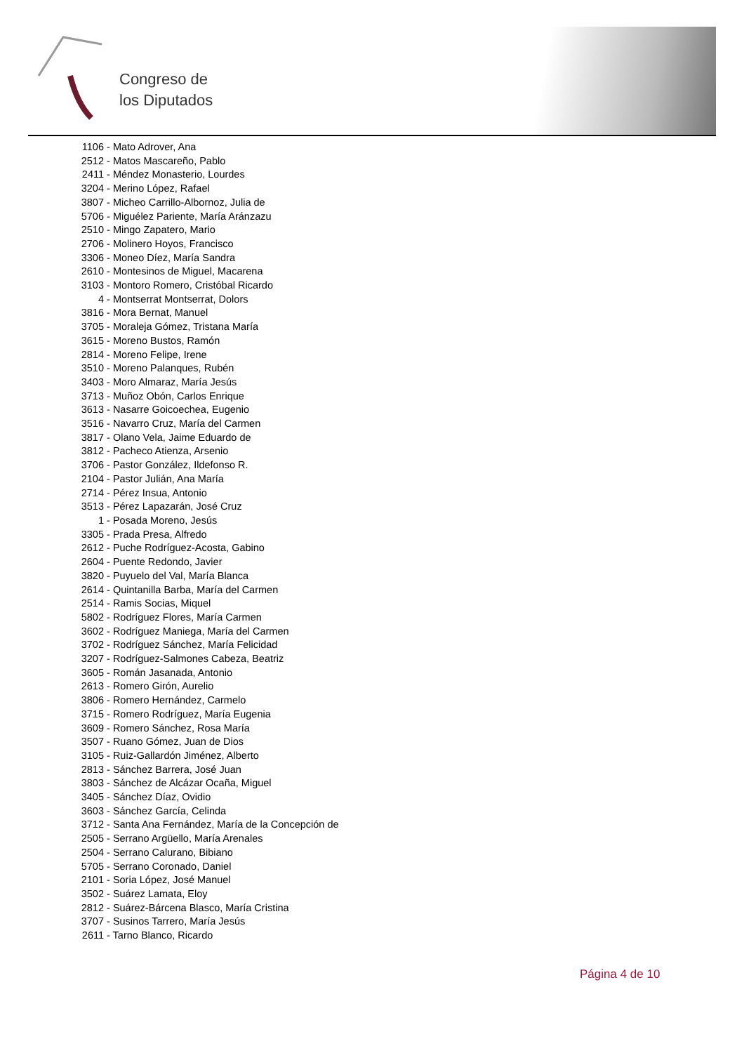Congreso de
los Diputados
1106 - Mato Adrover, Ana
2512 - Matos Mascareño, Pablo
2411 - Méndez Monasterio, Lourdes
3204 - Merino López, Rafael
3807 - Micheo Carrillo-Albornoz, Julia de
5706 - Miguélez Pariente, María Aránzazu
2510 - Mingo Zapatero, Mario
2706 - Molinero Hoyos, Francisco
3306 - Moneo Díez, María Sandra
2610 - Montesinos de Miguel, Macarena
3103 - Montoro Romero, Cristóbal Ricardo
4 - Montserrat Montserrat, Dolors
3816 - Mora Bernat, Manuel
3705 - Moraleja Gómez, Tristana María
3615 - Moreno Bustos, Ramón
2814 - Moreno Felipe, Irene
3510 - Moreno Palanques, Rubén
3403 - Moro Almaraz, María Jesús
3713 - Muñoz Obón, Carlos Enrique
3613 - Nasarre Goicoechea, Eugenio
3516 - Navarro Cruz, María del Carmen
3817 - Olano Vela, Jaime Eduardo de
3812 - Pacheco Atienza, Arsenio
3706 - Pastor González, Ildefonso R.
2104 - Pastor Julián, Ana María
2714 - Pérez Insua, Antonio
3513 - Pérez Lapazarán, José Cruz
1 - Posada Moreno, Jesús
3305 - Prada Presa, Alfredo
2612 - Puche Rodríguez-Acosta, Gabino
2604 - Puente Redondo, Javier
3820 - Puyuelo del Val, María Blanca
2614 - Quintanilla Barba, María del Carmen
2514 - Ramis Socias, Miquel
5802 - Rodríguez Flores, María Carmen
3602 - Rodríguez Maniega, María del Carmen
3702 - Rodríguez Sánchez, María Felicidad
3207 - Rodríguez-Salmones Cabeza, Beatriz
3605 - Román Jasanada, Antonio
2613 - Romero Girón, Aurelio
3806 - Romero Hernández, Carmelo
3715 - Romero Rodríguez, María Eugenia
3609 - Romero Sánchez, Rosa María
3507 - Ruano Gómez, Juan de Dios
3105 - Ruiz-Gallardón Jiménez, Alberto
2813 - Sánchez Barrera, José Juan
3803 - Sánchez de Alcázar Ocaña, Miguel
3405 - Sánchez Díaz, Ovidio
3603 - Sánchez García, Celinda
3712 - Santa Ana Fernández, María de la Concepción de
2505 - Serrano Argüello, María Arenales
2504 - Serrano Calurano, Bibiano
5705 - Serrano Coronado, Daniel
2101 - Soria López, José Manuel
3502 - Suárez Lamata, Eloy
2812 - Suárez-Bárcena Blasco, María Cristina
3707 - Susinos Tarrero, María Jesús
2611 - Tarno Blanco, Ricardo
Página 4 de 10